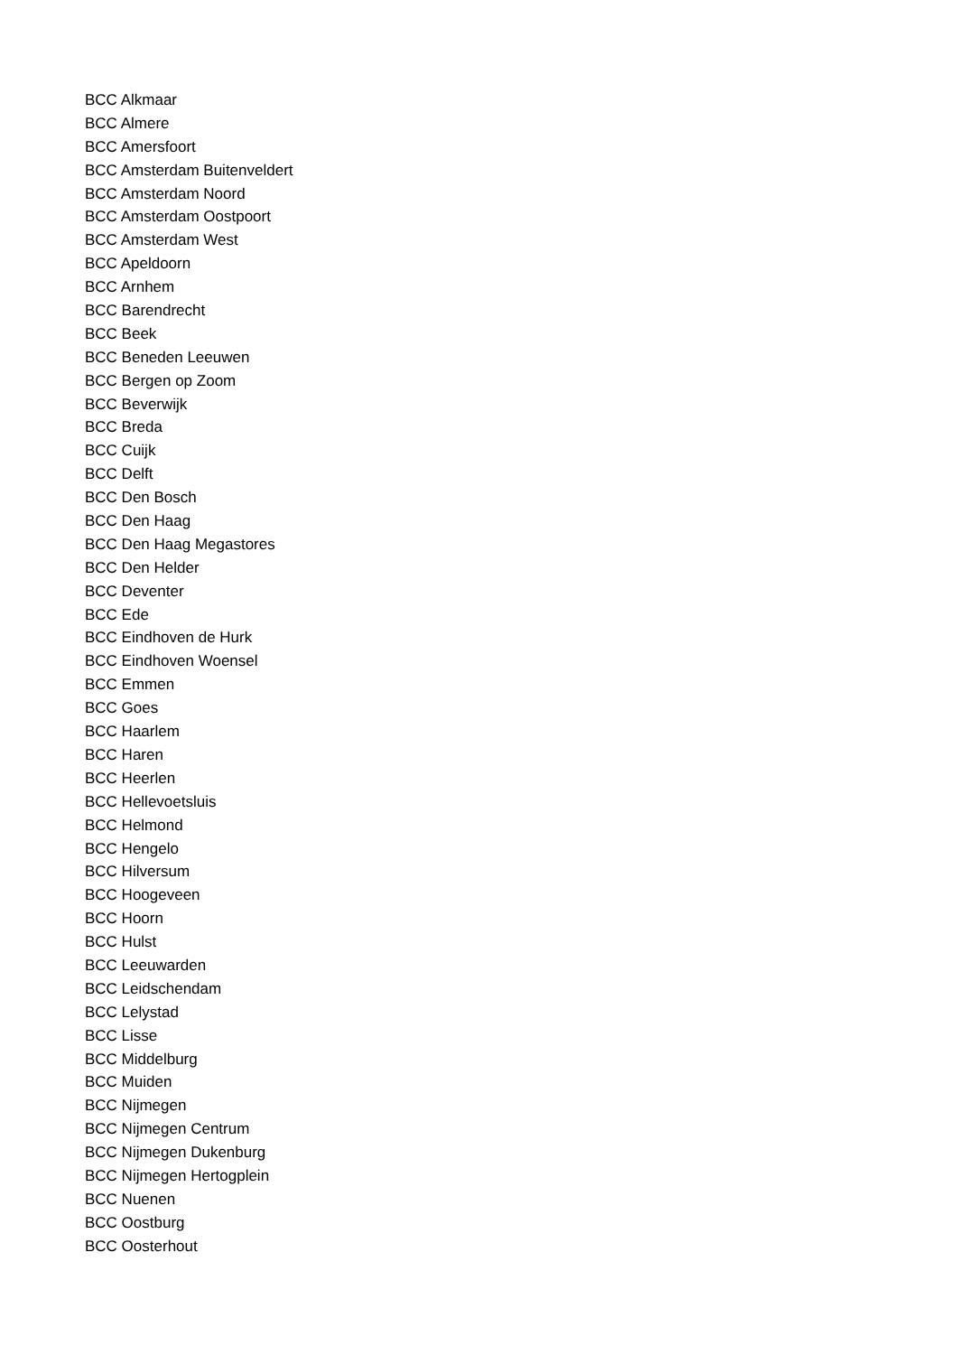BCC Alkmaar
BCC Almere
BCC Amersfoort
BCC Amsterdam Buitenveldert
BCC Amsterdam Noord
BCC Amsterdam Oostpoort
BCC Amsterdam West
BCC Apeldoorn
BCC Arnhem
BCC Barendrecht
BCC Beek
BCC Beneden Leeuwen
BCC Bergen op Zoom
BCC Beverwijk
BCC Breda
BCC Cuijk
BCC Delft
BCC Den Bosch
BCC Den Haag
BCC Den Haag Megastores
BCC Den Helder
BCC Deventer
BCC Ede
BCC Eindhoven de Hurk
BCC Eindhoven Woensel
BCC Emmen
BCC Goes
BCC Haarlem
BCC Haren
BCC Heerlen
BCC Hellevoetsluis
BCC Helmond
BCC Hengelo
BCC Hilversum
BCC Hoogeveen
BCC Hoorn
BCC Hulst
BCC Leeuwarden
BCC Leidschendam
BCC Lelystad
BCC Lisse
BCC Middelburg
BCC Muiden
BCC Nijmegen
BCC Nijmegen Centrum
BCC Nijmegen Dukenburg
BCC Nijmegen Hertogplein
BCC Nuenen
BCC Oostburg
BCC Oosterhout